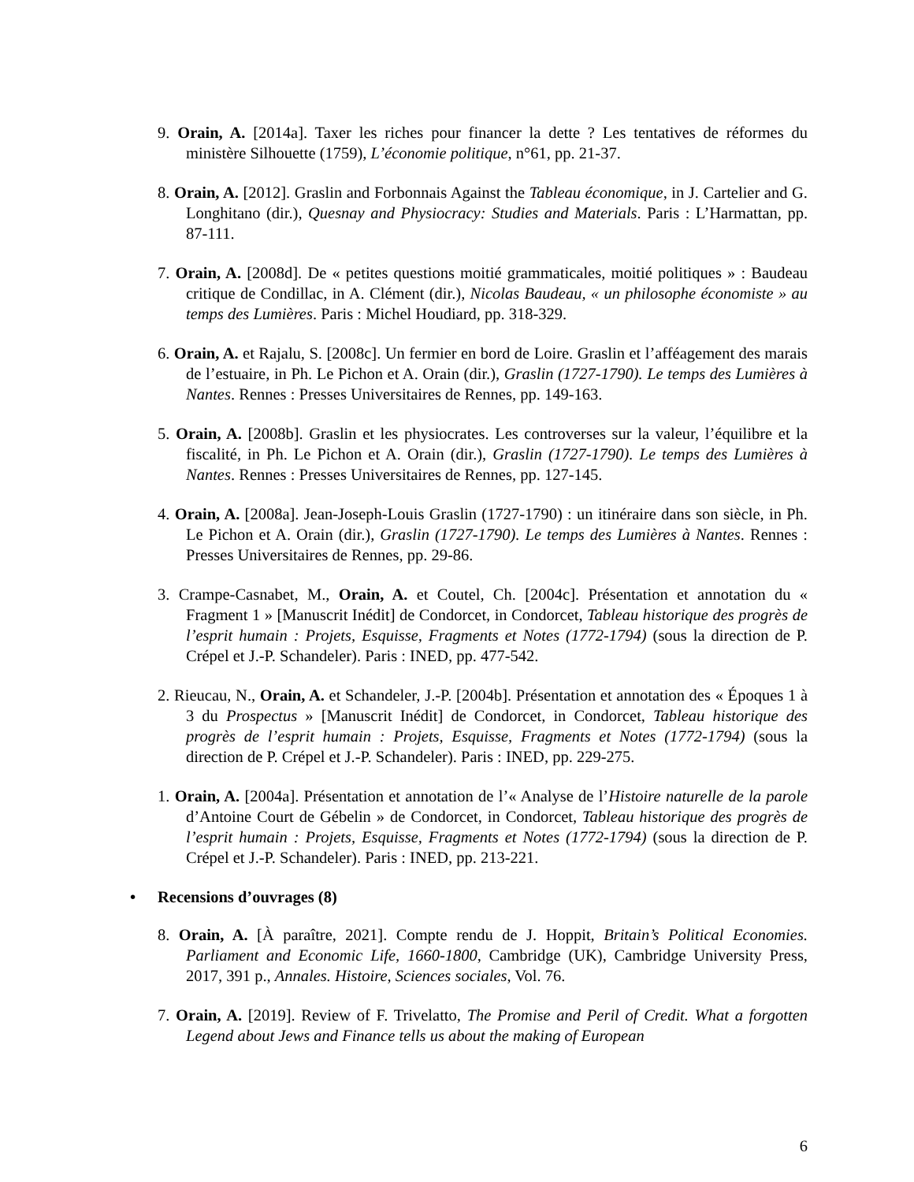9. Orain, A. [2014a]. Taxer les riches pour financer la dette ? Les tentatives de réformes du ministère Silhouette (1759), L’économie politique, n°61, pp. 21-37.
8. Orain, A. [2012]. Graslin and Forbonnais Against the Tableau économique, in J. Cartelier and G. Longhitano (dir.), Quesnay and Physiocracy: Studies and Materials. Paris : L’Harmattan, pp. 87-111.
7. Orain, A. [2008d]. De « petites questions moitié grammaticales, moitié politiques » : Baudeau critique de Condillac, in A. Clément (dir.), Nicolas Baudeau, « un philosophe économiste » au temps des Lumières. Paris : Michel Houdiard, pp. 318-329.
6. Orain, A. et Rajalu, S. [2008c]. Un fermier en bord de Loire. Graslin et l’afféagement des marais de l’estuaire, in Ph. Le Pichon et A. Orain (dir.), Graslin (1727-1790). Le temps des Lumières à Nantes. Rennes : Presses Universitaires de Rennes, pp. 149-163.
5. Orain, A. [2008b]. Graslin et les physiocrates. Les controverses sur la valeur, l’équilibre et la fiscalité, in Ph. Le Pichon et A. Orain (dir.), Graslin (1727-1790). Le temps des Lumières à Nantes. Rennes : Presses Universitaires de Rennes, pp. 127-145.
4. Orain, A. [2008a]. Jean-Joseph-Louis Graslin (1727-1790) : un itinéraire dans son siècle, in Ph. Le Pichon et A. Orain (dir.), Graslin (1727-1790). Le temps des Lumières à Nantes. Rennes : Presses Universitaires de Rennes, pp. 29-86.
3. Crampe-Casnabet, M., Orain, A. et Coutel, Ch. [2004c]. Présentation et annotation du « Fragment 1 » [Manuscrit Inédit] de Condorcet, in Condorcet, Tableau historique des progrès de l’esprit humain : Projets, Esquisse, Fragments et Notes (1772-1794) (sous la direction de P. Crépel et J.-P. Schandeler). Paris : INED, pp. 477-542.
2. Rieucau, N., Orain, A. et Schandeler, J.-P. [2004b]. Présentation et annotation des « Époques 1 à 3 du Prospectus » [Manuscrit Inédit] de Condorcet, in Condorcet, Tableau historique des progrès de l’esprit humain : Projets, Esquisse, Fragments et Notes (1772-1794) (sous la direction de P. Crépel et J.-P. Schandeler). Paris : INED, pp. 229-275.
1. Orain, A. [2004a]. Présentation et annotation de l’« Analyse de l’Histoire naturelle de la parole d’Antoine Court de Gébelin » de Condorcet, in Condorcet, Tableau historique des progrès de l’esprit humain : Projets, Esquisse, Fragments et Notes (1772-1794) (sous la direction de P. Crépel et J.-P. Schandeler). Paris : INED, pp. 213-221.
• Recensions d’ouvrages (8)
8. Orain, A. [À paraître, 2021]. Compte rendu de J. Hoppit, Britain’s Political Economies. Parliament and Economic Life, 1660-1800, Cambridge (UK), Cambridge University Press, 2017, 391 p., Annales. Histoire, Sciences sociales, Vol. 76.
7. Orain, A. [2019]. Review of F. Trivelatto, The Promise and Peril of Credit. What a forgotten Legend about Jews and Finance tells us about the making of European
6